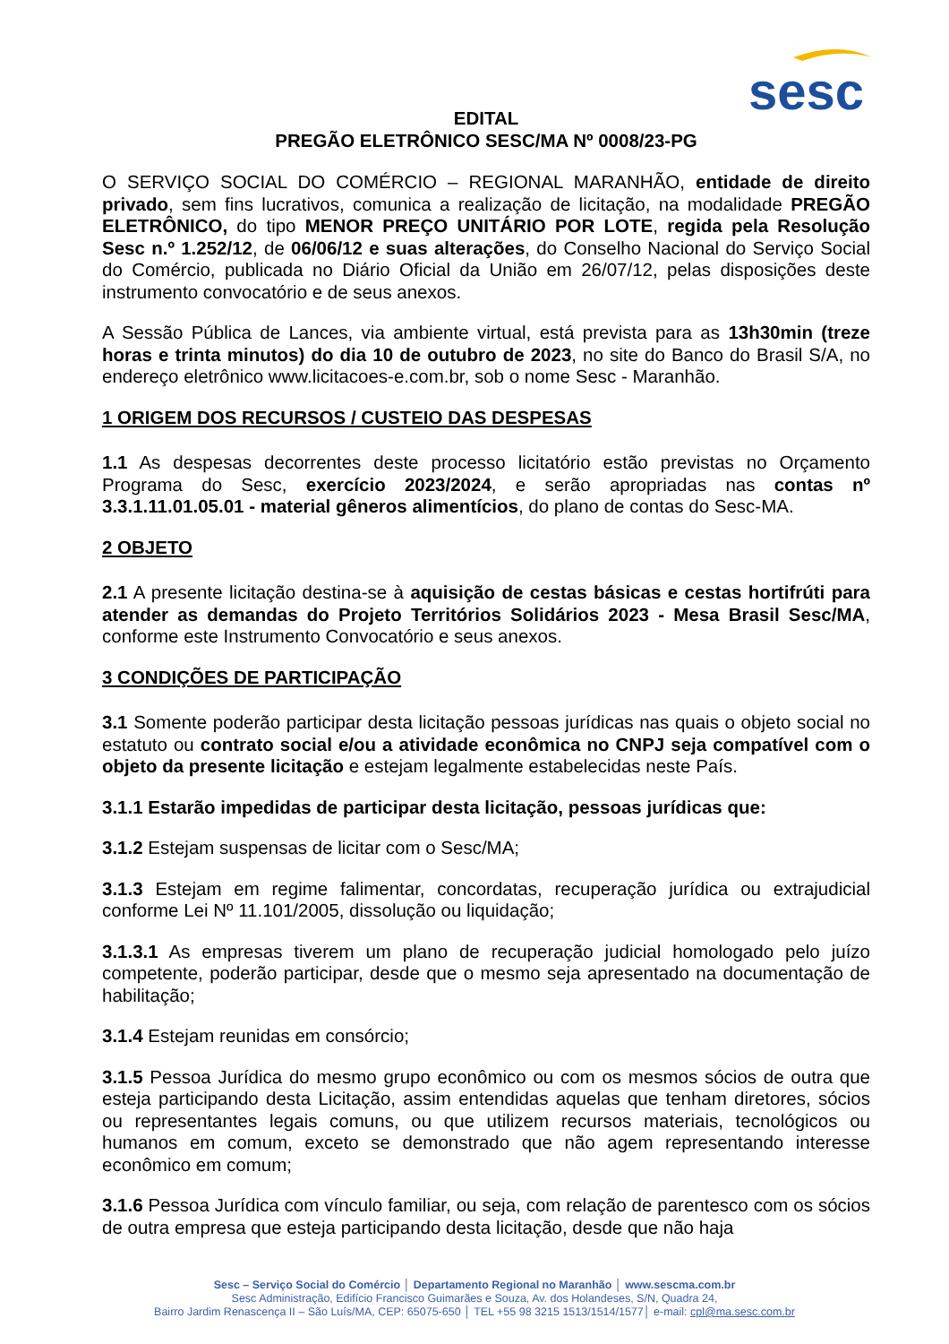sesc
EDITAL
PREGÃO ELETRÔNICO SESC/MA Nº 0008/23-PG
O SERVIÇO SOCIAL DO COMÉRCIO – REGIONAL MARANHÃO, entidade de direito privado, sem fins lucrativos, comunica a realização de licitação, na modalidade PREGÃO ELETRÔNICO, do tipo MENOR PREÇO UNITÁRIO POR LOTE, regida pela Resolução Sesc n.º 1.252/12, de 06/06/12 e suas alterações, do Conselho Nacional do Serviço Social do Comércio, publicada no Diário Oficial da União em 26/07/12, pelas disposições deste instrumento convocatório e de seus anexos.
A Sessão Pública de Lances, via ambiente virtual, está prevista para as 13h30min (treze horas e trinta minutos) do dia 10 de outubro de 2023, no site do Banco do Brasil S/A, no endereço eletrônico www.licitacoes-e.com.br, sob o nome Sesc - Maranhão.
1 ORIGEM DOS RECURSOS / CUSTEIO DAS DESPESAS
1.1 As despesas decorrentes deste processo licitatório estão previstas no Orçamento Programa do Sesc, exercício 2023/2024, e serão apropriadas nas contas nº 3.3.1.11.01.05.01 - material gêneros alimentícios, do plano de contas do Sesc-MA.
2 OBJETO
2.1 A presente licitação destina-se à aquisição de cestas básicas e cestas hortifrúti para atender as demandas do Projeto Territórios Solidários 2023 - Mesa Brasil Sesc/MA, conforme este Instrumento Convocatório e seus anexos.
3 CONDIÇÕES DE PARTICIPAÇÃO
3.1 Somente poderão participar desta licitação pessoas jurídicas nas quais o objeto social no estatuto ou contrato social e/ou a atividade econômica no CNPJ seja compatível com o objeto da presente licitação e estejam legalmente estabelecidas neste País.
3.1.1 Estarão impedidas de participar desta licitação, pessoas jurídicas que:
3.1.2 Estejam suspensas de licitar com o Sesc/MA;
3.1.3 Estejam em regime falimentar, concordatas, recuperação jurídica ou extrajudicial conforme Lei Nº 11.101/2005, dissolução ou liquidação;
3.1.3.1 As empresas tiverem um plano de recuperação judicial homologado pelo juízo competente, poderão participar, desde que o mesmo seja apresentado na documentação de habilitação;
3.1.4 Estejam reunidas em consórcio;
3.1.5 Pessoa Jurídica do mesmo grupo econômico ou com os mesmos sócios de outra que esteja participando desta Licitação, assim entendidas aquelas que tenham diretores, sócios ou representantes legais comuns, ou que utilizem recursos materiais, tecnológicos ou humanos em comum, exceto se demonstrado que não agem representando interesse econômico em comum;
3.1.6 Pessoa Jurídica com vínculo familiar, ou seja, com relação de parentesco com os sócios de outra empresa que esteja participando desta licitação, desde que não haja
Sesc – Serviço Social do Comércio │ Departamento Regional no Maranhão │ www.sescma.com.br
Sesc Administração, Edifício Francisco Guimarães e Souza, Av. dos Holandeses, S/N, Quadra 24,
Bairro Jardim Renascença II – São Luís/MA, CEP: 65075-650 │ TEL +55 98 3215 1513/1514/1577│ e-mail: cpl@ma.sesc.com.br